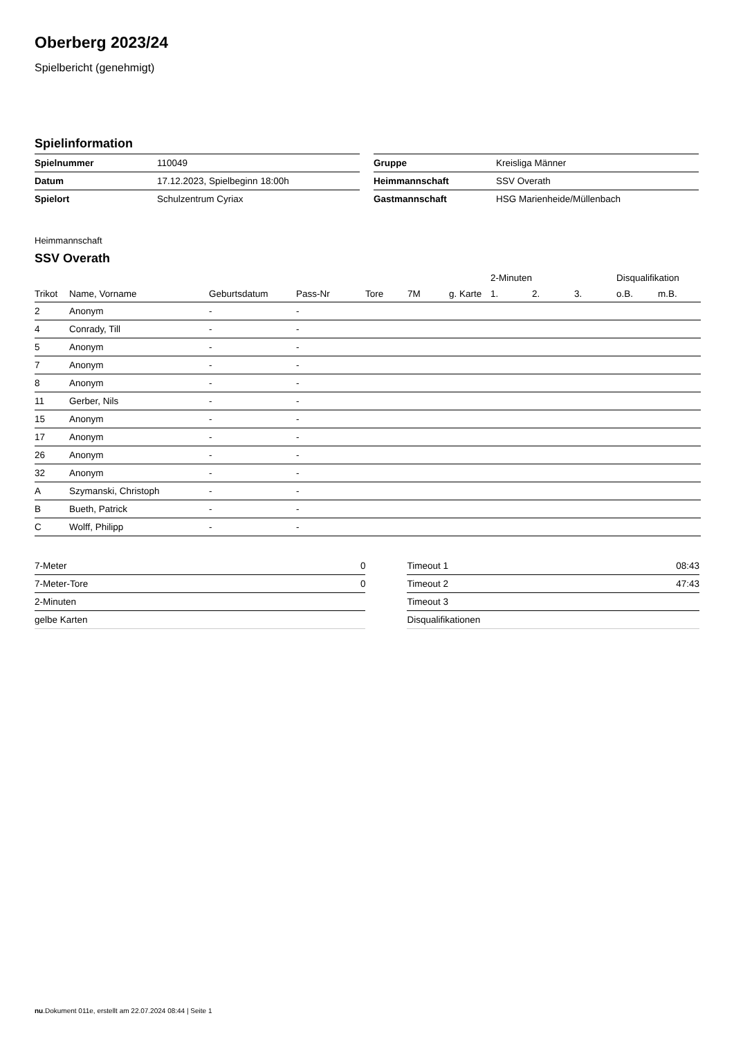Oberberg 2023/24
Spielbericht (genehmigt)
Spielinformation
| Spielnummer | 110049 |
| Datum | 17.12.2023, Spielbeginn 18:00h |
| Spielort | Schulzentrum Cyriax |
| Gruppe | Kreisliga Männer |
| Heimmannschaft | SSV Overath |
| Gastmannschaft | HSG Marienheide/Müllenbach |
Heimmannschaft
SSV Overath
| | | | | | | | 2-Minuten | | | Disqualifikation | |
| --- | --- | --- | --- | --- | --- | --- | --- | --- | --- | --- | --- |
| Trikot | Name, Vorname | Geburtsdatum | Pass-Nr | Tore | 7M | g. Karte | 1. | 2. | 3. | o.B. | m.B. |
| 2 | Anonym | - | - | | | | | | | | |
| 4 | Conrady, Till | - | - | | | | | | | | |
| 5 | Anonym | - | - | | | | | | | | |
| 7 | Anonym | - | - | | | | | | | | |
| 8 | Anonym | - | - | | | | | | | | |
| 11 | Gerber, Nils | - | - | | | | | | | | |
| 15 | Anonym | - | - | | | | | | | | |
| 17 | Anonym | - | - | | | | | | | | |
| 26 | Anonym | - | - | | | | | | | | |
| 32 | Anonym | - | - | | | | | | | | |
| A | Szymanski, Christoph | - | - | | | | | | | | |
| B | Bueth, Patrick | - | - | | | | | | | | |
| C | Wolff, Philipp | - | - | | | | | | | | |
| 7-Meter | 0 |
| 7-Meter-Tore | 0 |
| 2-Minuten | |
| gelbe Karten | |
| Timeout 1 | 08:43 |
| Timeout 2 | 47:43 |
| Timeout 3 | |
| Disqualifikationen | |
nu.Dokument 011e, erstellt am 22.07.2024 08:44 | Seite 1